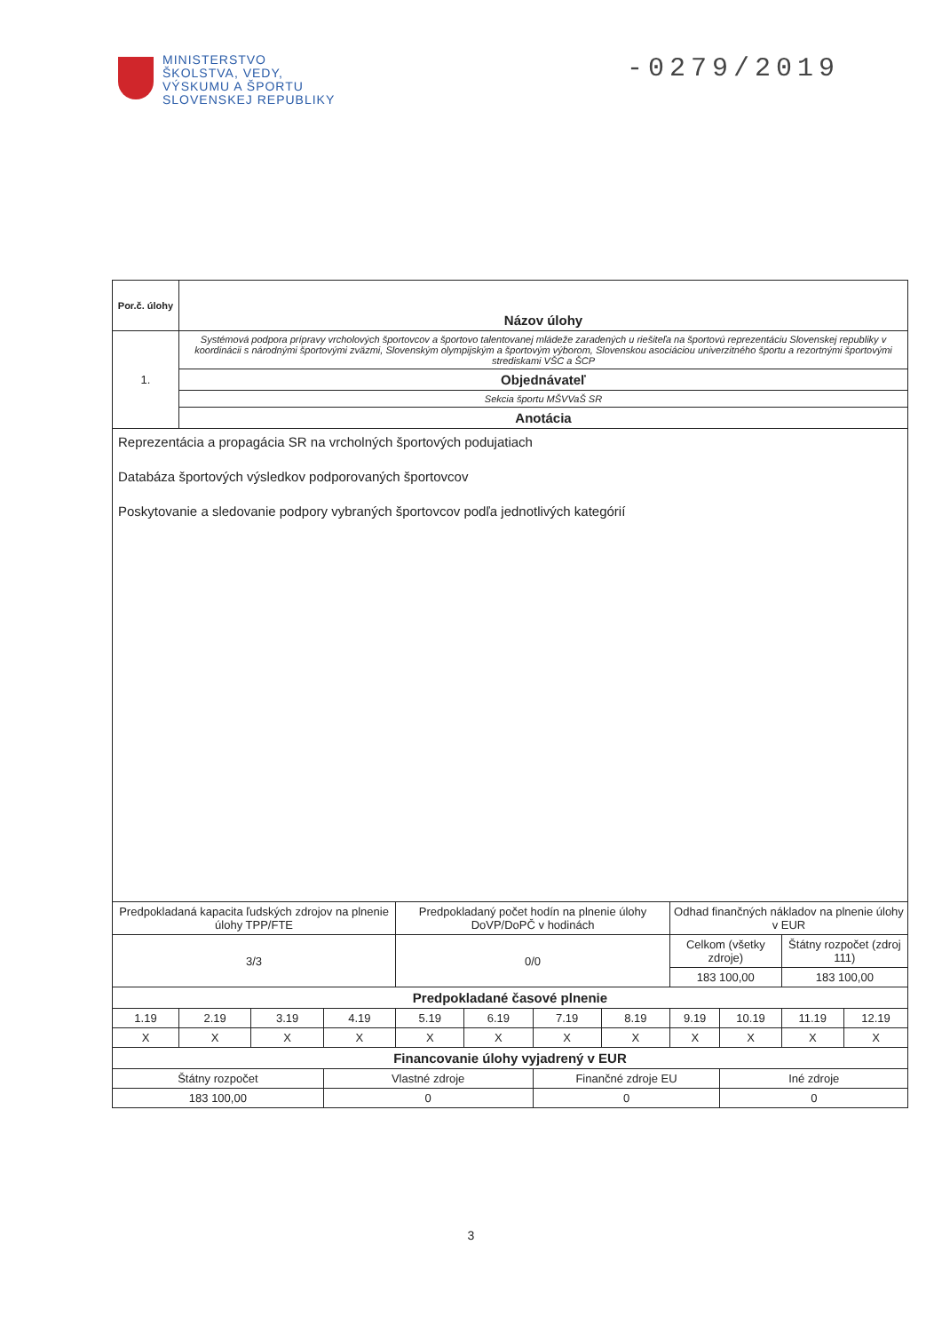MINISTERSTVO
ŠKOLSTVA, VEDY,
VÝSKUMU A ŠPORTU
SLOVENSKEJ REPUBLIKY
-0279/2019
| Por.č. úlohy | Názov úlohy | | | | | | | | | | |
| 1. | Systémová podpora prípravy vrcholových športovcov a športovo talentovanej mládeže zaradených u riešiteľa na športovú reprezentáciu Slovenskej republiky v koordinácii s národnými športovými zväzmi, Slovenským olympijským a športovým výborom, Slovenskou asociáciou univerzitného športu a rezortnými športovými strediskami VŠC a ŠCP | | | | | | | | | | |
| | Objednávateľ | | | | | | | | | | |
| | Sekcia športu MŠVVaŠ SR | | | | | | | | | | |
| | Anotácia | | | | | | | | | | |
| Reprezentácia a propagácia SR na vrcholných športových podujatiach Databáza športových výsledkov podporovaných športovcov Poskytovanie a sledovanie podpory vybraných športovcov podľa jednotlivých kategórií | | | | | | | | | | | |
| Predpokladaná kapacita ľudských zdrojov na plnenie úlohy TPP/FTE | | | | Predpokladaný počet hodín na plnenie úlohy DoVP/DoPČ v hodinách | | | | Odhad finančných nákladov na plnenie úlohy v EUR | | | |
| 3/3 | | | | 0/0 | | | | Celkom (všetky zdroje) | | Štátny rozpočet (zdroj 111) | |
| | | | | | | | | 183 100,00 | | 183 100,00 | |
| Predpokladané časové plnenie | | | | | | | | | | | |
| 1.19 | 2.19 | 3.19 | 4.19 | 5.19 | 6.19 | 7.19 | 8.19 | 9.19 | 10.19 | 11.19 | 12.19 |
| X | X | X | X | X | X | X | X | X | X | X | X |
| Financovanie úlohy vyjadrený v EUR | | | | | | | | | | | |
| Štátny rozpočet | | | Vlastné zdroje | | | Finančné zdroje EU | | | Iné zdroje | | |
| 183 100,00 | | | 0 | | | 0 | | | 0 | | |
3